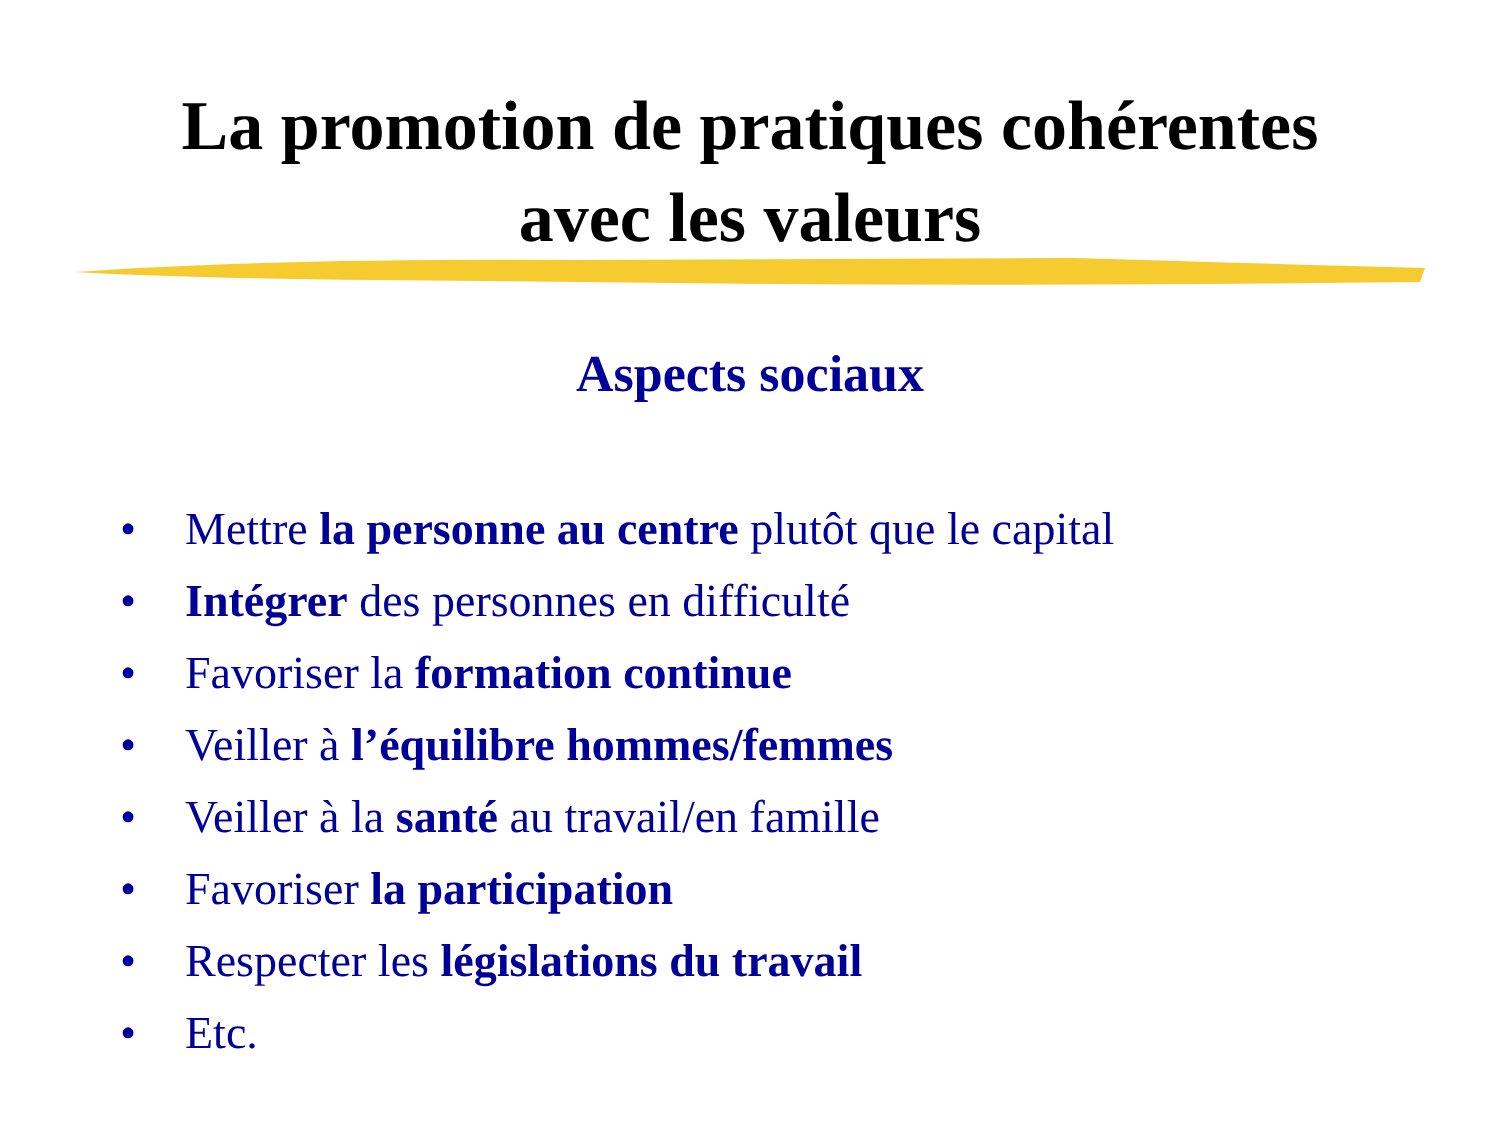La promotion de pratiques cohérentes
avec les valeurs
Aspects sociaux
• Mettre la personne au centre plutôt que le capital
• Intégrer des personnes en difficulté
• Favoriser la formation continue
• Veiller à l’équilibre hommes/femmes
• Veiller à la santé au travail/en famille
• Favoriser la participation
• Respecter les législations du travail
• Etc.